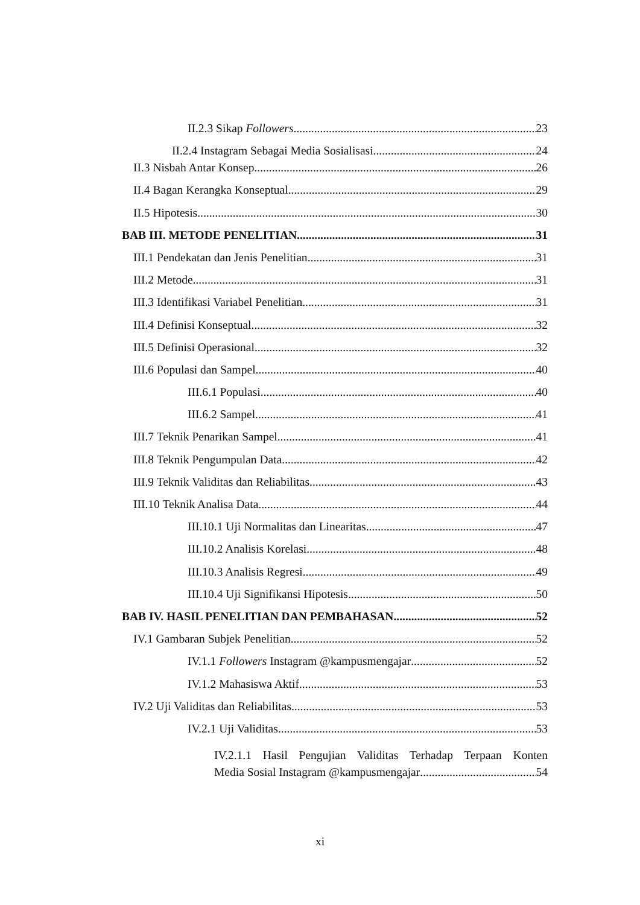II.2.3 Sikap Followers 23
II.2.4 Instagram Sebagai Media Sosialisasi 24
II.3 Nisbah Antar Konsep 26
II.4 Bagan Kerangka Konseptual 29
II.5 Hipotesis 30
BAB III. METODE PENELITIAN 31
III.1 Pendekatan dan Jenis Penelitian 31
III.2 Metode 31
III.3 Identifikasi Variabel Penelitian 31
III.4 Definisi Konseptual 32
III.5 Definisi Operasional 32
III.6 Populasi dan Sampel 40
III.6.1 Populasi 40
III.6.2 Sampel 41
III.7 Teknik Penarikan Sampel 41
III.8 Teknik Pengumpulan Data 42
III.9 Teknik Validitas dan Reliabilitas 43
III.10 Teknik Analisa Data 44
III.10.1 Uji Normalitas dan Linearitas 47
III.10.2 Analisis Korelasi 48
III.10.3 Analisis Regresi 49
III.10.4 Uji Signifikansi Hipotesis 50
BAB IV. HASIL PENELITIAN DAN PEMBAHASAN 52
IV.1 Gambaran Subjek Penelitian 52
IV.1.1 Followers Instagram @kampusmengajar 52
IV.1.2 Mahasiswa Aktif 53
IV.2 Uji Validitas dan Reliabilitas 53
IV.2.1 Uji Validitas 53
IV.2.1.1 Hasil Pengujian Validitas Terhadap Terpaan Konten
Media Sosial Instagram @kampusmengajar 54
xi